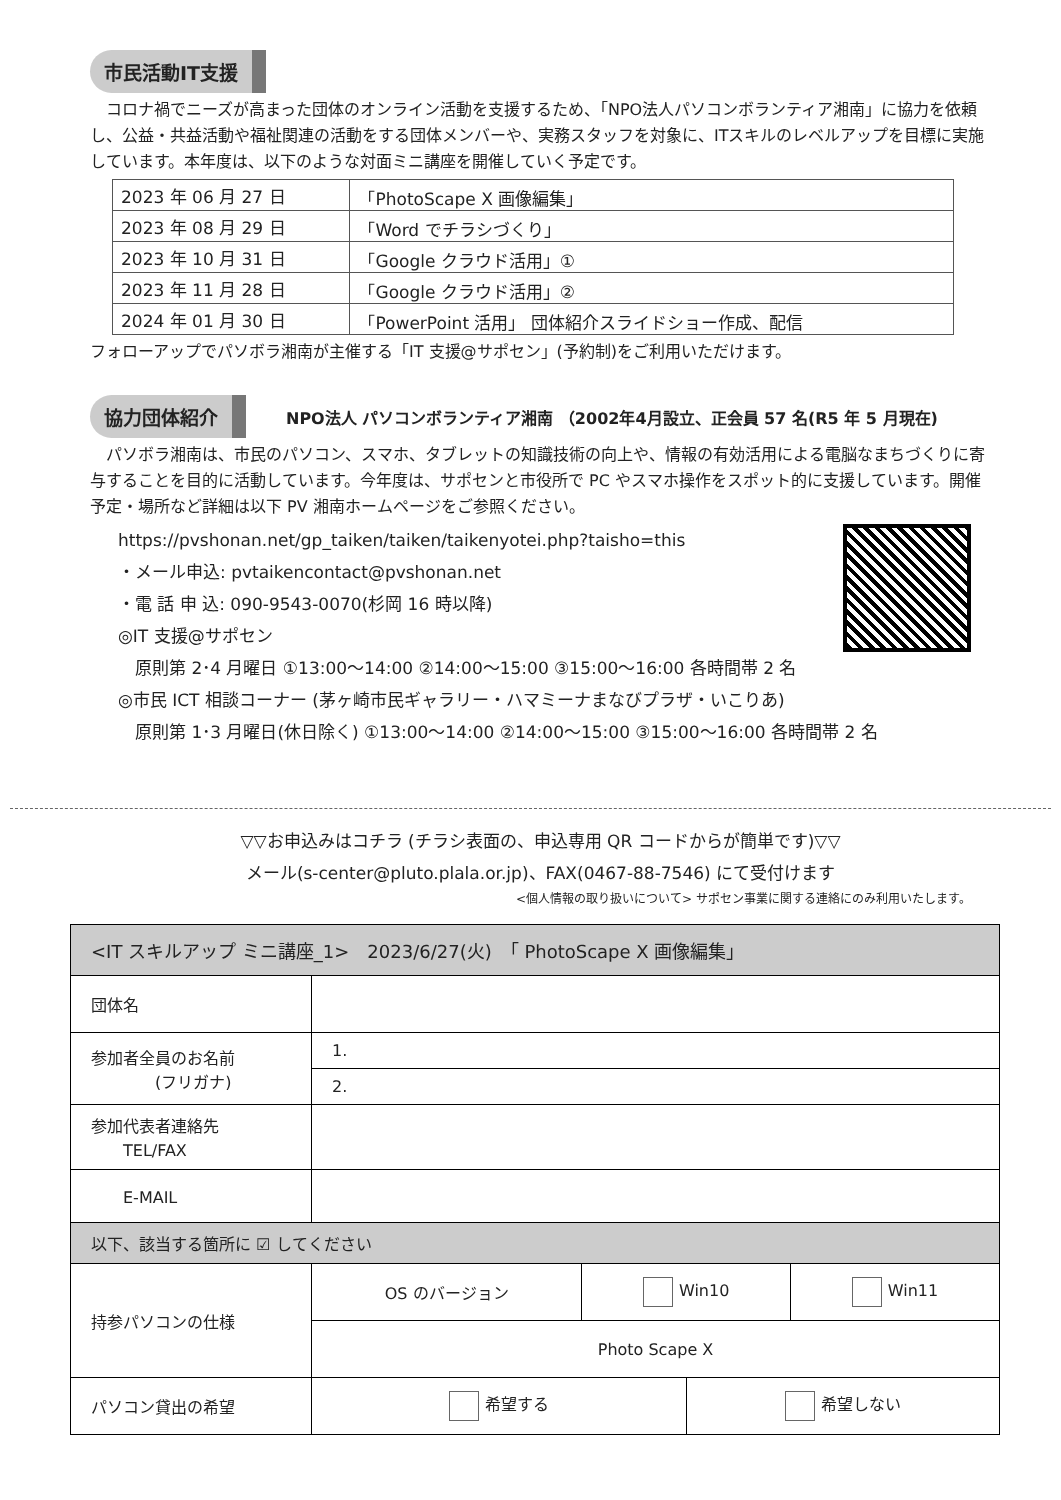市民活動IT支援
　コロナ禍でニーズが高まった団体のオンライン活動を支援するため、「NPO法人パソコンボランティア湘南」に協力を依頼し、公益・共益活動や福祉関連の活動をする団体メンバーや、実務スタッフを対象に、ITスキルのレベルアップを目標に実施しています。本年度は、以下のような対面ミニ講座を開催していく予定です。
| 2023 年 06 月 27 日 | 「PhotoScape X 画像編集」 |
| 2023 年 08 月 29 日 | 「Word でチラシづくり」 |
| 2023 年 10 月 31 日 | 「Google クラウド活用」① |
| 2023 年 11 月 28 日 | 「Google クラウド活用」② |
| 2024 年 01 月 30 日 | 「PowerPoint 活用」 団体紹介スライドショー作成、配信 |
フォローアップでパソボラ湘南が主催する「IT 支援@サポセン」(予約制)をご利用いただけます。
協力団体紹介
NPO法人 パソコンボランティア湘南 （2002年4月設立、正会員 57 名(R5 年 5 月現在)
　パソボラ湘南は、市民のパソコン、スマホ、タブレットの知識技術の向上や、情報の有効活用による電脳なまちづくりに寄与することを目的に活動しています。今年度は、サポセンと市役所で PC やスマホ操作をスポット的に支援しています。開催予定・場所など詳細は以下 PV 湘南ホームページをご参照ください。
https://pvshonan.net/gp_taiken/taiken/taikenyotei.php?taisho=this
・メール申込: pvtaikencontact@pvshonan.net
・電 話 申 込: 090-9543-0070(杉岡 16 時以降)
◎IT 支援@サポセン
　原則第 2･4 月曜日 ①13:00～14:00 ②14:00～15:00 ③15:00～16:00 各時間帯 2 名
◎市民 ICT 相談コーナー (茅ヶ崎市民ギャラリー・ハマミーナまなびプラザ・いこりあ)
　原則第 1･3 月曜日(休日除く) ①13:00～14:00 ②14:00～15:00 ③15:00～16:00 各時間帯 2 名
▽▽お申込みはコチラ (チラシ表面の、申込専用 QR コードからが簡単です)▽▽
メール(s-center@pluto.plala.or.jp)、FAX(0467-88-7546) にて受付けます
<個人情報の取り扱いについて> サポセン事業に関する連絡にのみ利用いたします。
| <IT スキルアップ ミニ講座_1> 2023/6/27(火) 「 PhotoScape X 画像編集」 | | | | |
| 団体名 | | | | |
| 参加者全員のお名前 (フリガナ) | 1. | | | |
| | 2. | | | |
| 参加代表者連絡先 TEL/FAX | | | | |
| E-MAIL | | | | |
| 以下、該当する箇所に ☑ してください | | | | |
| 持参パソコンの仕様 | OS のバージョン | Win10 | | Win11 |
| | Photo Scape X | | | |
| パソコン貸出の希望 | 希望する | | 希望しない | |